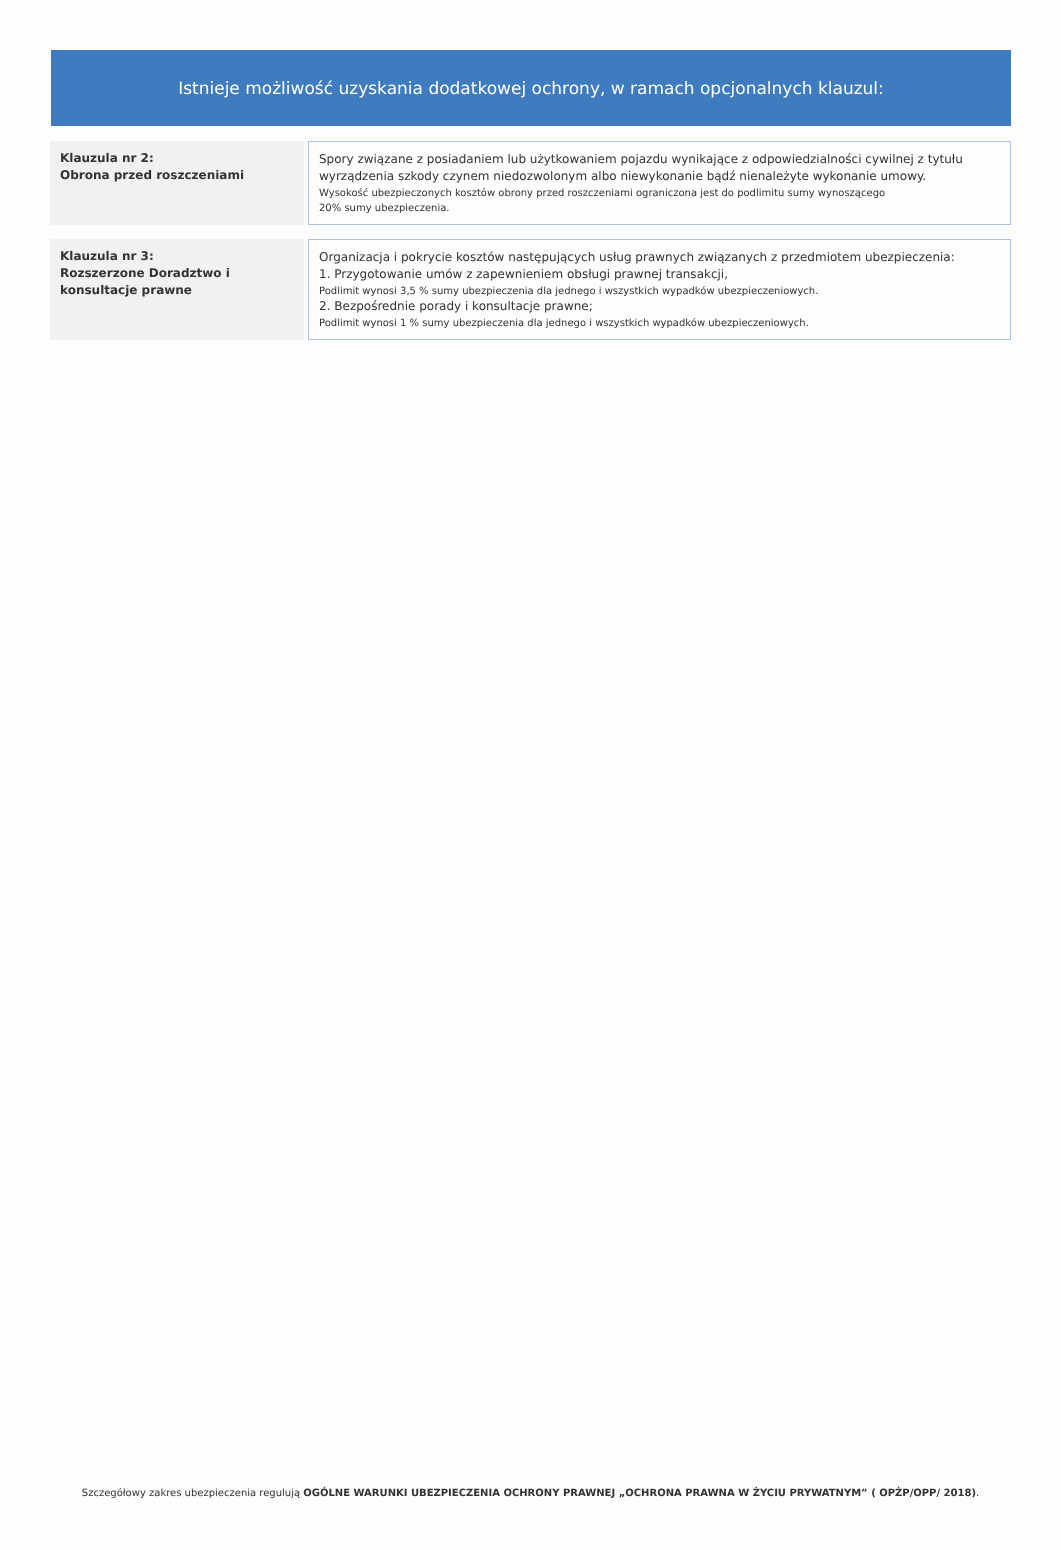Istnieje możliwość uzyskania dodatkowej ochrony, w ramach opcjonalnych klauzul:
| Klauzula nr 2: Obrona przed roszczeniami | | Spory związane z posiadaniem lub użytkowaniem pojazdu wynikające z odpowiedzialności cywilnej z tytułu wyrządzenia szkody czynem niedozwolonym albo niewykonanie bądź nienależyte wykonanie umowy. Wysokość ubezpieczonych kosztów obrony przed roszczeniami ograniczona jest do podlimitu sumy wynoszącego 20% sumy ubezpieczenia. |
| Klauzula nr 3: Rozszerzone Doradztwo i konsultacje prawne | | Organizacja i pokrycie kosztów następujących usług prawnych związanych z przedmiotem ubezpieczenia: 1. Przygotowanie umów z zapewnieniem obsługi prawnej transakcji, Podlimit wynosi 3,5 % sumy ubezpieczenia dla jednego i wszystkich wypadków ubezpieczeniowych. 2. Bezpośrednie porady i konsultacje prawne; Podlimit wynosi 1 % sumy ubezpieczenia dla jednego i wszystkich wypadków ubezpieczeniowych. |
Szczegółowy zakres ubezpieczenia regulują OGÓLNE WARUNKI UBEZPIECZENIA OCHRONY PRAWNEJ „OCHRONA PRAWNA W ŻYCIU PRYWATNYM” ( OPŻP/OPP/ 2018).